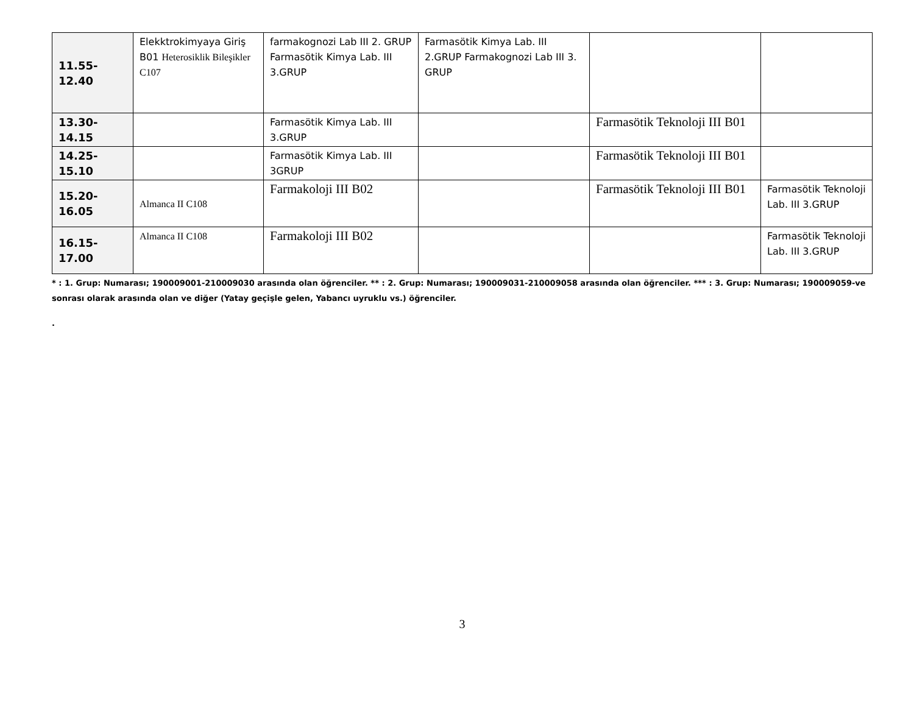| 11.55-12.40 | Elekktrokimyaya Giriş B01 Heterosiklik Bileşikler C107 | farmakognozi Lab III 2. GRUP Farmasötik Kimya Lab. III 3.GRUP | Farmasötik Kimya Lab. III 2.GRUP Farmakognozi Lab III 3. GRUP | | |
| 13.30-14.15 | | Farmasötik Kimya Lab. III 3.GRUP | | Farmasötik Teknoloji III B01 | |
| 14.25-15.10 | | Farmasötik Kimya Lab. III 3GRUP | | Farmasötik Teknoloji III B01 | |
| 15.20-16.05 | Almanca II C108 | Farmakoloji III B02 | | Farmasötik Teknoloji III B01 | Farmasötik Teknoloji Lab. III 3.GRUP |
| 16.15-17.00 | Almanca II C108 | Farmakoloji III B02 | | | Farmasötik Teknoloji Lab. III 3.GRUP |
* : 1. Grup: Numarası; 190009001-210009030 arasında olan öğrenciler. ** : 2. Grup: Numarası; 190009031-210009058 arasında olan öğrenciler. *** : 3. Grup: Numarası; 190009059-ve sonrası olarak arasında olan ve diğer (Yatay geçişle gelen, Yabancı uyruklu vs.) öğrenciler.
.
3